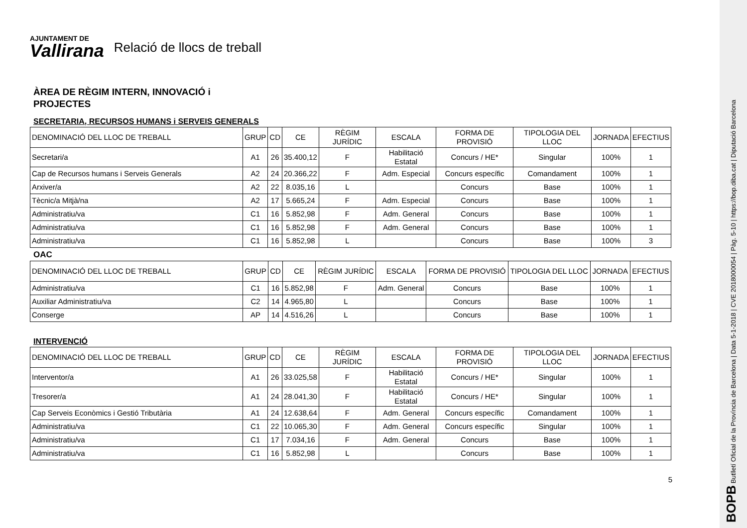AJUNTAMENT DE
Vallirana
Relació de llocs de treball
ÀREA DE RÈGIM INTERN, INNOVACIÓ i
PROJECTES
SECRETARIA, RECURSOS HUMANS i SERVEIS GENERALS
| DENOMINACIÓ DEL LLOC DE TREBALL | GRUP | CD | CE | RÈGIM JURÍDIC | ESCALA | FORMA DE PROVISIÓ | TIPOLOGIA DEL LLOC | JORNADA | EFECTIUS |
| --- | --- | --- | --- | --- | --- | --- | --- | --- | --- |
| Secretari/a | A1 | 26 | 35.400,12 | F | Habilitació Estatal | Concurs / HE* | Singular | 100% | 1 |
| Cap de Recursos humans i Serveis Generals | A2 | 24 | 20.366,22 | F | Adm. Especial | Concurs específic | Comandament | 100% | 1 |
| Arxiver/a | A2 | 22 | 8.035,16 | L | | Concurs | Base | 100% | 1 |
| Tècnic/a Mitjà/na | A2 | 17 | 5.665,24 | F | Adm. Especial | Concurs | Base | 100% | 1 |
| Administratiu/va | C1 | 16 | 5.852,98 | F | Adm. General | Concurs | Base | 100% | 1 |
| Administratiu/va | C1 | 16 | 5.852,98 | F | Adm. General | Concurs | Base | 100% | 1 |
| Administratiu/va | C1 | 16 | 5.852,98 | L | | Concurs | Base | 100% | 3 |
OAC
| DENOMINACIÓ DEL LLOC DE TREBALL | GRUP | CD | CE | RÈGIM JURÍDIC | ESCALA | FORMA DE PROVISIÓ | TIPOLOGIA DEL LLOC | JORNADA | EFECTIUS |
| --- | --- | --- | --- | --- | --- | --- | --- | --- | --- |
| Administratiu/va | C1 | 16 | 5.852,98 | F | Adm. General | Concurs | Base | 100% | 1 |
| Auxiliar Administratiu/va | C2 | 14 | 4.965,80 | L | | Concurs | Base | 100% | 1 |
| Conserge | AP | 14 | 4.516,26 | L | | Concurs | Base | 100% | 1 |
INTERVENCIÓ
| DENOMINACIÓ DEL LLOC DE TREBALL | GRUP | CD | CE | RÈGIM JURÍDIC | ESCALA | FORMA DE PROVISIÓ | TIPOLOGIA DEL LLOC | JORNADA | EFECTIUS |
| --- | --- | --- | --- | --- | --- | --- | --- | --- | --- |
| Interventor/a | A1 | 26 | 33.025,58 | F | Habilitació Estatal | Concurs / HE* | Singular | 100% | 1 |
| Tresorer/a | A1 | 24 | 28.041,30 | F | Habilitació Estatal | Concurs / HE* | Singular | 100% | 1 |
| Cap Serveis Econòmics i Gestió Tributària | A1 | 24 | 12.638,64 | F | Adm. General | Concurs específic | Comandament | 100% | 1 |
| Administratiu/va | C1 | 22 | 10.065,30 | F | Adm. General | Concurs específic | Singular | 100% | 1 |
| Administratiu/va | C1 | 17 | 7.034,16 | F | Adm. General | Concurs | Base | 100% | 1 |
| Administratiu/va | C1 | 16 | 5.852,98 | L | | Concurs | Base | 100% | 1 |
5
BOPB Butlletí Oficial de la Província de Barcelona | Data 5-1-2018 | CVE 2018000054 | Pàg. 5-10 | https://bop.diba.cat | Diputació Barcelona